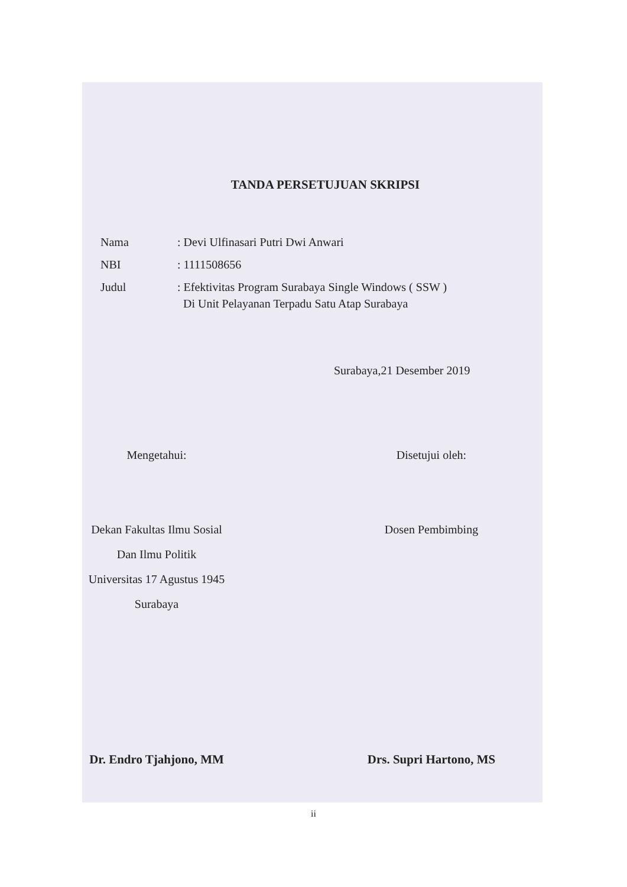TANDA PERSETUJUAN SKRIPSI
Nama: Devi Ulfinasari Putri Dwi Anwari
NBI: 1111508656
Judul: Efektivitas Program Surabaya Single Windows ( SSW )
Di Unit Pelayanan Terpadu Satu Atap Surabaya
Surabaya,21 Desember 2019
Mengetahui:
Dekan Fakultas Ilmu Sosial
Dan Ilmu Politik
Universitas 17 Agustus 1945
Surabaya
Disetujui oleh:
Dosen Pembimbing
Dr. Endro Tjahjono, MM Drs. Supri Hartono, MS
ii